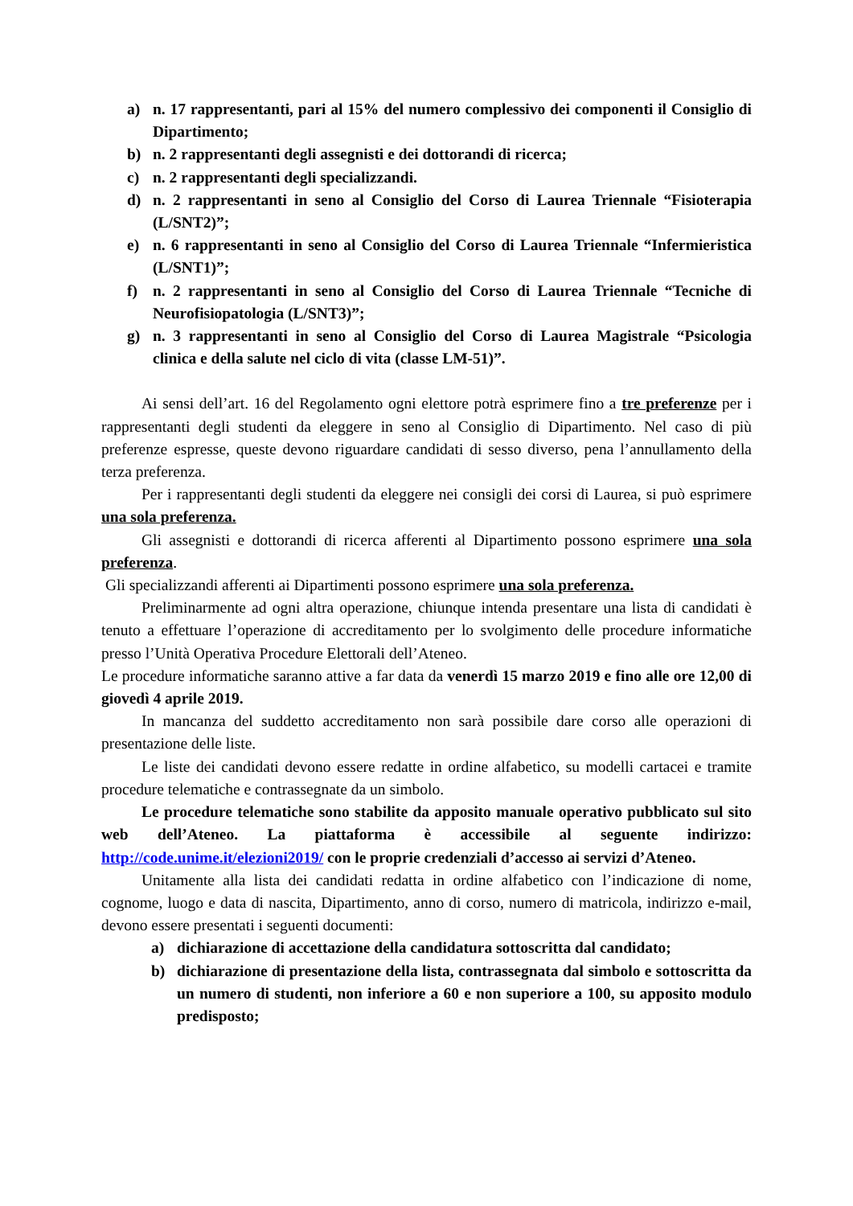a) n. 17 rappresentanti, pari al 15% del numero complessivo dei componenti il Consiglio di Dipartimento;
b) n. 2 rappresentanti degli assegnisti e dei dottorandi di ricerca;
c) n. 2 rappresentanti degli specializzandi.
d) n. 2 rappresentanti in seno al Consiglio del Corso di Laurea Triennale “Fisioterapia (L/SNT2)”;
e) n. 6 rappresentanti in seno al Consiglio del Corso di Laurea Triennale “Infermieristica (L/SNT1)”;
f) n. 2 rappresentanti in seno al Consiglio del Corso di Laurea Triennale “Tecniche di Neurofisiopatologia (L/SNT3)”;
g) n. 3 rappresentanti in seno al Consiglio del Corso di Laurea Magistrale “Psicologia clinica e della salute nel ciclo di vita (classe LM-51)”.
Ai sensi dell’art. 16 del Regolamento ogni elettore potrà esprimere fino a tre preferenze per i rappresentanti degli studenti da eleggere in seno al Consiglio di Dipartimento. Nel caso di più preferenze espresse, queste devono riguardare candidati di sesso diverso, pena l’annullamento della terza preferenza.
Per i rappresentanti degli studenti da eleggere nei consigli dei corsi di Laurea, si può esprimere una sola preferenza.
Gli assegnisti e dottorandi di ricerca afferenti al Dipartimento possono esprimere una sola preferenza.
Gli specializzandi afferenti ai Dipartimenti possono esprimere una sola preferenza.
Preliminarmente ad ogni altra operazione, chiunque intenda presentare una lista di candidati è tenuto a effettuare l’operazione di accreditamento per lo svolgimento delle procedure informatiche presso l’Unità Operativa Procedure Elettorali dell’Ateneo.
Le procedure informatiche saranno attive a far data da venerdì 15 marzo 2019 e fino alle ore 12,00 di giovedì 4 aprile 2019.
In mancanza del suddetto accreditamento non sarà possibile dare corso alle operazioni di presentazione delle liste.
Le liste dei candidati devono essere redatte in ordine alfabetico, su modelli cartacei e tramite procedure telematiche e contrassegnate da un simbolo.
Le procedure telematiche sono stabilite da apposito manuale operativo pubblicato sul sito web dell’Ateneo. La piattaforma è accessibile al seguente indirizzo: http://code.unime.it/elezioni2019/ con le proprie credenziali d’accesso ai servizi d’Ateneo.
Unitamente alla lista dei candidati redatta in ordine alfabetico con l’indicazione di nome, cognome, luogo e data di nascita, Dipartimento, anno di corso, numero di matricola, indirizzo e-mail, devono essere presentati i seguenti documenti:
a) dichiarazione di accettazione della candidatura sottoscritta dal candidato;
b) dichiarazione di presentazione della lista, contrassegnata dal simbolo e sottoscritta da un numero di studenti, non inferiore a 60 e non superiore a 100, su apposito modulo predisposto;